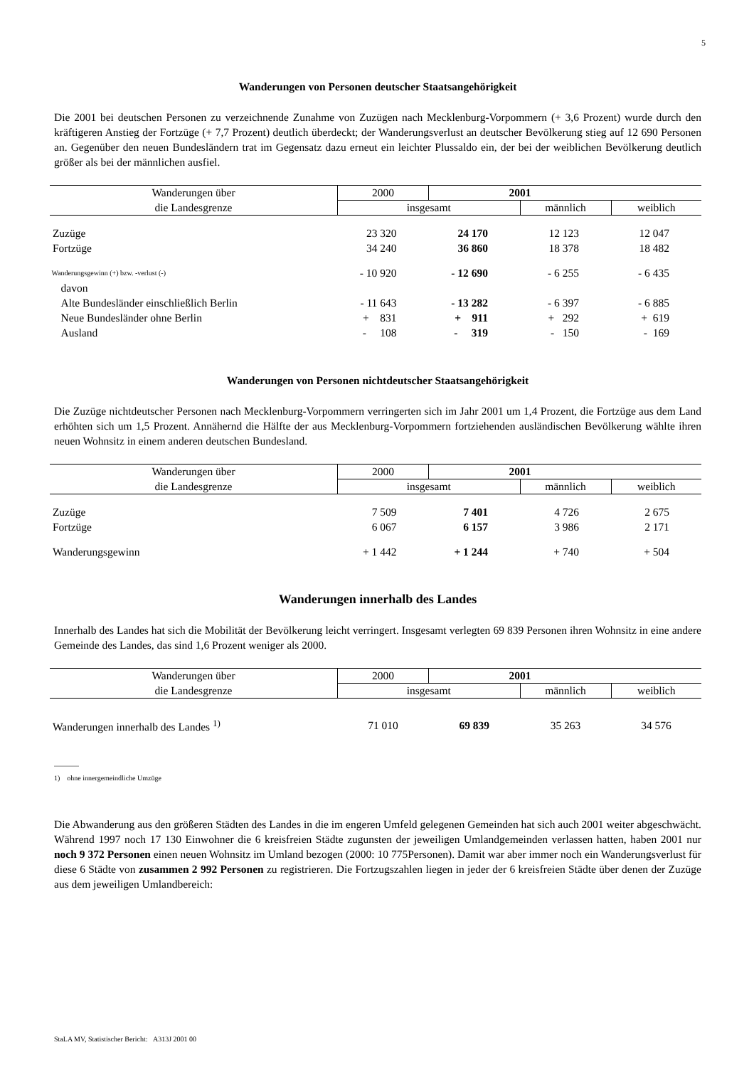5
Wanderungen von Personen deutscher Staatsangehörigkeit
Die 2001 bei deutschen Personen zu verzeichnende Zunahme von Zuzügen nach Mecklenburg-Vorpommern (+ 3,6 Prozent) wurde durch den kräftigeren Anstieg der Fortzüge (+ 7,7 Prozent) deutlich überdeckt; der Wanderungsverlust an deutscher Bevölkerung stieg auf 12 690 Personen an. Gegenüber den neuen Bundesländern trat im Gegensatz dazu erneut ein leichter Plussaldo ein, der bei der weiblichen Bevölkerung deutlich größer als bei der männlichen ausfiel.
| Wanderungen über | 2000 | 2001 | | |
| --- | --- | --- | --- | --- |
| die Landesgrenze | insgesamt | | männlich | weiblich |
| Zuzüge | 23 320 | 24 170 | 12 123 | 12 047 |
| Fortzüge | 34 240 | 36 860 | 18 378 | 18 482 |
| Wanderungsgewinn (+) bzw. -verlust (-) | - 10 920 | - 12 690 | - 6 255 | - 6 435 |
| davon | | | | |
| Alte Bundesländer einschließlich Berlin | - 11 643 | - 13 282 | - 6 397 | - 6 885 |
| Neue Bundesländer ohne Berlin | + 831 | + 911 | + 292 | + 619 |
| Ausland | - 108 | - 319 | - 150 | - 169 |
Wanderungen von Personen nichtdeutscher Staatsangehörigkeit
Die Zuzüge nichtdeutscher Personen nach Mecklenburg-Vorpommern verringerten sich im Jahr 2001 um 1,4 Prozent, die Fortzüge aus dem Land erhöhten sich um 1,5 Prozent. Annähernd die Hälfte der aus Mecklenburg-Vorpommern fortziehenden ausländischen Bevölkerung wählte ihren neuen Wohnsitz in einem anderen deutschen Bundesland.
| Wanderungen über | 2000 | 2001 | | |
| --- | --- | --- | --- | --- |
| die Landesgrenze | insgesamt | | männlich | weiblich |
| Zuzüge | 7 509 | 7 401 | 4 726 | 2 675 |
| Fortzüge | 6 067 | 6 157 | 3 986 | 2 171 |
| Wanderungsgewinn | + 1 442 | + 1 244 | + 740 | + 504 |
Wanderungen innerhalb des Landes
Innerhalb des Landes hat sich die Mobilität der Bevölkerung leicht verringert. Insgesamt verlegten 69 839 Personen ihren Wohnsitz in eine andere Gemeinde des Landes, das sind 1,6 Prozent weniger als 2000.
| Wanderungen über | 2000 | 2001 | | |
| --- | --- | --- | --- | --- |
| die Landesgrenze | insgesamt | | männlich | weiblich |
| Wanderungen innerhalb des Landes <sup>1)</sup> | 71 010 | 69 839 | 35 263 | 34 576 |
_______
1) ohne innergemeindliche Umzüge
Die Abwanderung aus den größeren Städten des Landes in die im engeren Umfeld gelegenen Gemeinden hat sich auch 2001 weiter abgeschwächt. Während 1997 noch 17 130 Einwohner die 6 kreisfreien Städte zugunsten der jeweiligen Umlandgemeinden verlassen hatten, haben 2001 nur noch 9 372 Personen einen neuen Wohnsitz im Umland bezogen (2000: 10 775Personen). Damit war aber immer noch ein Wanderungsverlust für diese 6 Städte von zusammen 2 992 Personen zu registrieren. Die Fortzugszahlen liegen in jeder der 6 kreisfreien Städte über denen der Zuzüge aus dem jeweiligen Umlandbereich:
StaLA MV, Statistischer Bericht: A313J 2001 00